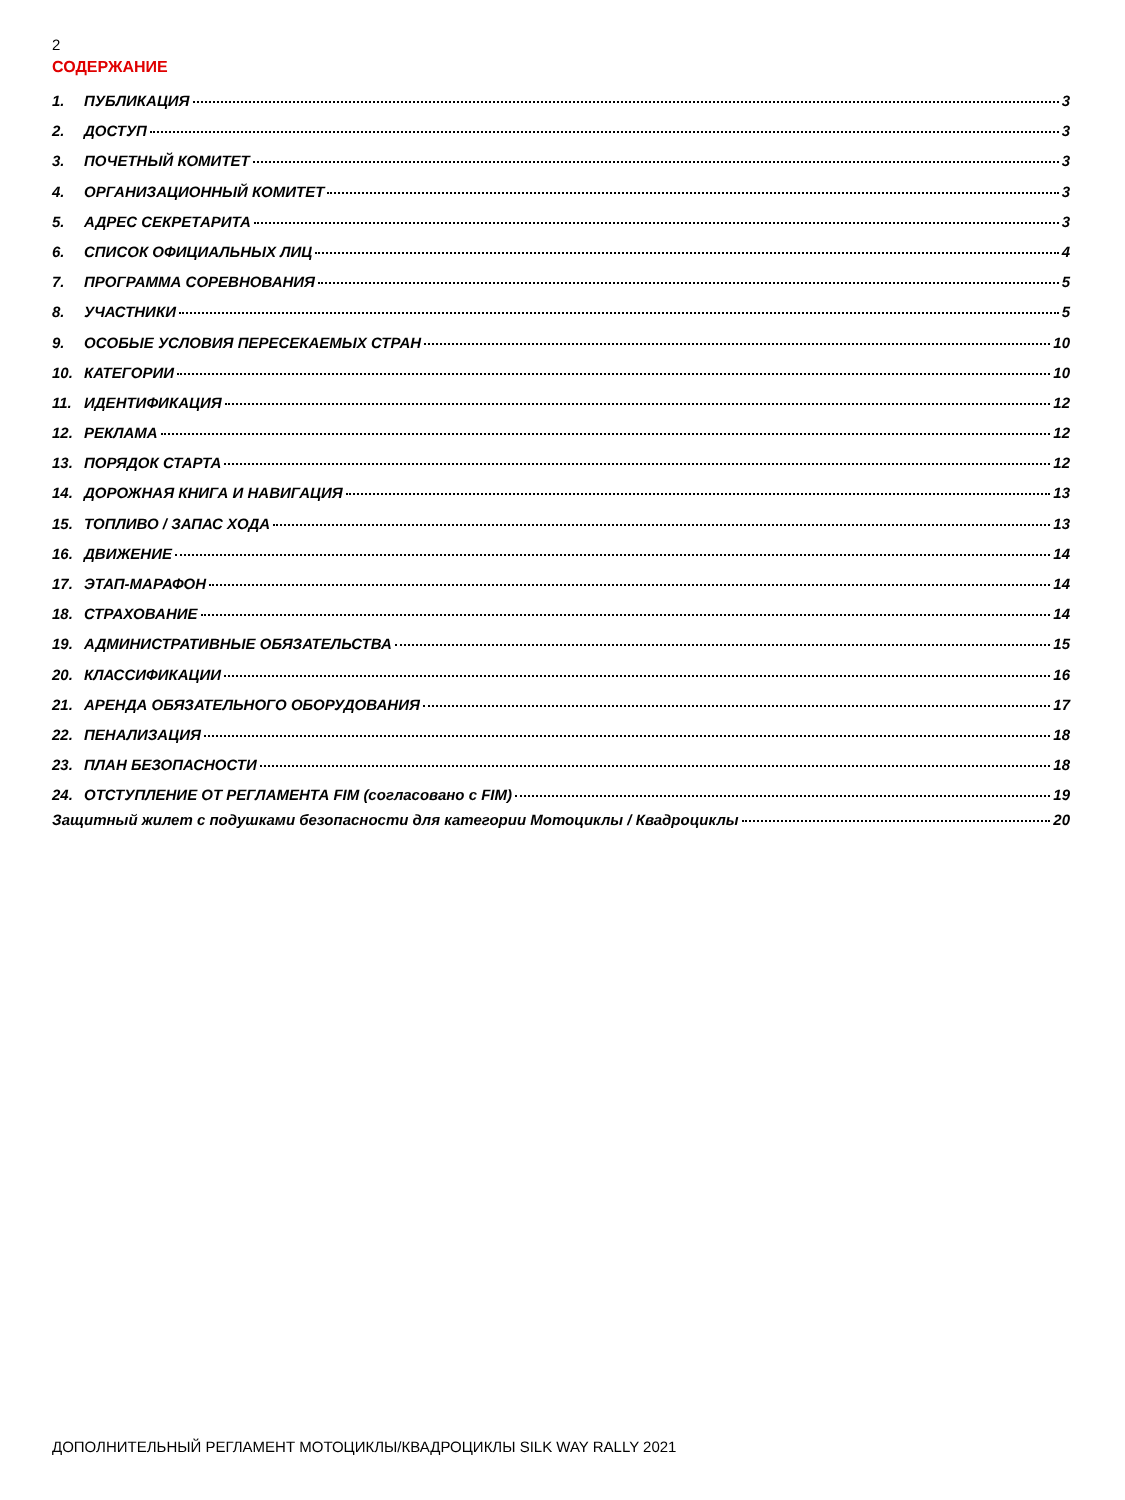2
СОДЕРЖАНИЕ
1. ПУБЛИКАЦИЯ 3
2. ДОСТУП 3
3. ПОЧЕТНЫЙ КОМИТЕТ 3
4. ОРГАНИЗАЦИОННЫЙ КОМИТЕТ 3
5. АДРЕС СЕКРЕТАРИТА 3
6. СПИСОК ОФИЦИАЛЬНЫХ ЛИЦ 4
7. ПРОГРАММА СОРЕВНОВАНИЯ 5
8. УЧАСТНИКИ 5
9. ОСОБЫЕ УСЛОВИЯ ПЕРЕСЕКАЕМЫХ СТРАН 10
10. КАТЕГОРИИ 10
11. ИДЕНТИФИКАЦИЯ 12
12. РЕКЛАМА 12
13. ПОРЯДОК СТАРТА 12
14. ДОРОЖНАЯ КНИГА И НАВИГАЦИЯ 13
15. ТОПЛИВО / ЗАПАС ХОДА 13
16. ДВИЖЕНИЕ 14
17. ЭТАП-МАРАФОН 14
18. СТРАХОВАНИЕ 14
19. АДМИНИСТРАТИВНЫЕ ОБЯЗАТЕЛЬСТВА 15
20. КЛАССИФИКАЦИИ 16
21. АРЕНДА ОБЯЗАТЕЛЬНОГО ОБОРУДОВАНИЯ 17
22. ПЕНАЛИЗАЦИЯ 18
23. ПЛАН БЕЗОПАСНОСТИ 18
24. ОТСТУПЛЕНИЕ ОТ РЕГЛАМЕНТА FIM (согласовано с FIM) 19
Защитный жилет с подушками безопасности для категории Мотоциклы / Квадроциклы 20
ДОПОЛНИТЕЛЬНЫЙ РЕГЛАМЕНТ МОТОЦИКЛЫ/КВАДРОЦИКЛЫ SILK WAY RALLY 2021